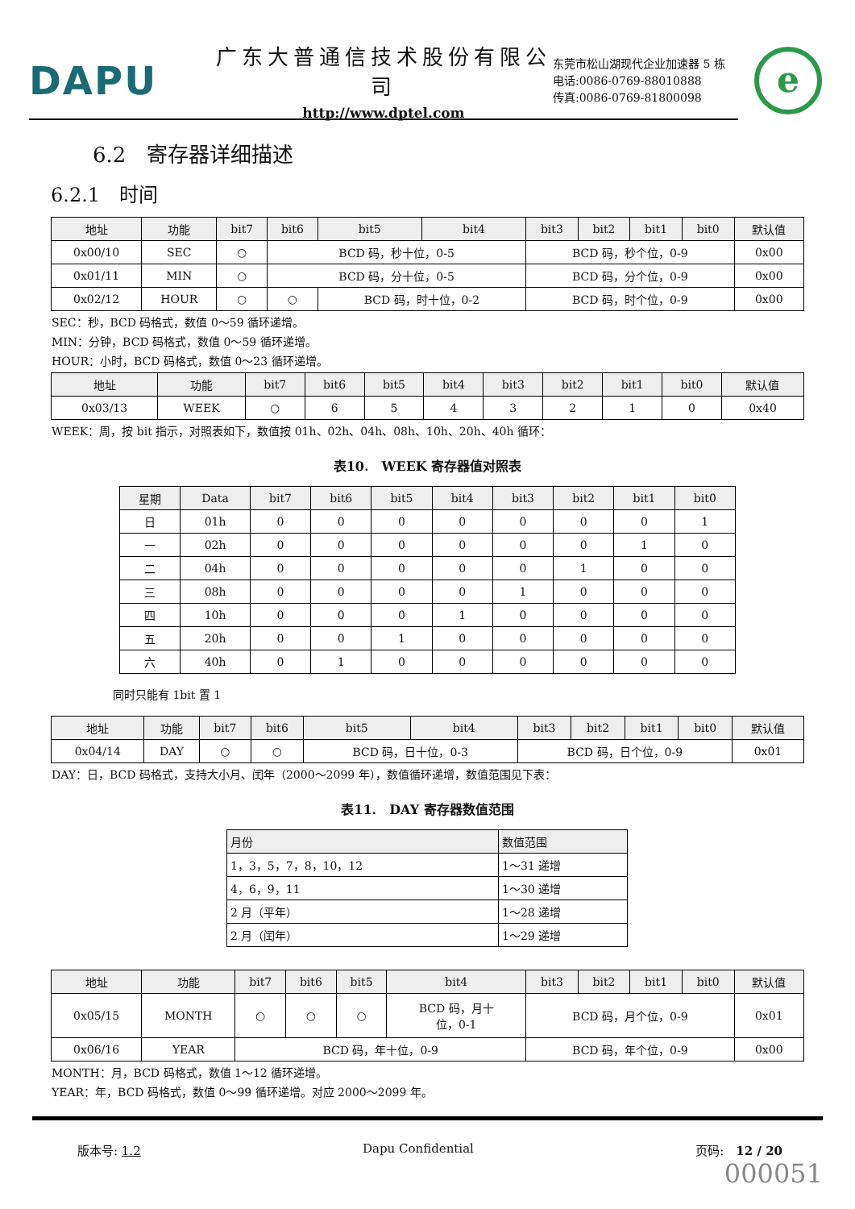DAPU
广东大普通信技术股份有限公司
http://www.dptel.com
东莞市松山湖现代企业加速器 5 栋
电话:0086-0769-88010888
传真:0086-0769-81800098
e
6.2　寄存器详细描述
6.2.1　时间
| 地址 | 功能 | bit7 | bit6 | bit5 | bit4 | bit3 | bit2 | bit1 | bit0 | 默认值 |
| --- | --- | --- | --- | --- | --- | --- | --- | --- | --- | --- |
| 0x00/10 | SEC | ○ | BCD 码，秒十位，0-5 | | | BCD 码，秒个位，0-9 | | | | 0x00 |
| 0x01/11 | MIN | ○ | BCD 码，分十位，0-5 | | | BCD 码，分个位，0-9 | | | | 0x00 |
| 0x02/12 | HOUR | ○ | ○ | BCD 码，时十位，0-2 | | BCD 码，时个位，0-9 | | | | 0x00 |
SEC：秒，BCD 码格式，数值 0～59 循环递增。
MIN：分钟，BCD 码格式，数值 0～59 循环递增。
HOUR：小时，BCD 码格式，数值 0～23 循环递增。
| 地址 | 功能 | bit7 | bit6 | bit5 | bit4 | bit3 | bit2 | bit1 | bit0 | 默认值 |
| --- | --- | --- | --- | --- | --- | --- | --- | --- | --- | --- |
| 0x03/13 | WEEK | ○ | 6 | 5 | 4 | 3 | 2 | 1 | 0 | 0x40 |
WEEK：周，按 bit 指示，对照表如下，数值按 01h、02h、04h、08h、10h、20h、40h 循环：
表10.　WEEK 寄存器值对照表
| 星期 | Data | bit7 | bit6 | bit5 | bit4 | bit3 | bit2 | bit1 | bit0 |
| --- | --- | --- | --- | --- | --- | --- | --- | --- | --- |
| 日 | 01h | 0 | 0 | 0 | 0 | 0 | 0 | 0 | 1 |
| 一 | 02h | 0 | 0 | 0 | 0 | 0 | 0 | 1 | 0 |
| 二 | 04h | 0 | 0 | 0 | 0 | 0 | 1 | 0 | 0 |
| 三 | 08h | 0 | 0 | 0 | 0 | 1 | 0 | 0 | 0 |
| 四 | 10h | 0 | 0 | 0 | 1 | 0 | 0 | 0 | 0 |
| 五 | 20h | 0 | 0 | 1 | 0 | 0 | 0 | 0 | 0 |
| 六 | 40h | 0 | 1 | 0 | 0 | 0 | 0 | 0 | 0 |
同时只能有 1bit 置 1
| 地址 | 功能 | bit7 | bit6 | bit5 | bit4 | bit3 | bit2 | bit1 | bit0 | 默认值 |
| --- | --- | --- | --- | --- | --- | --- | --- | --- | --- | --- |
| 0x04/14 | DAY | ○ | ○ | BCD 码，日十位，0-3 | | BCD 码，日个位，0-9 | | | | 0x01 |
DAY：日，BCD 码格式，支持大小月、闰年（2000～2099 年），数值循环递增，数值范围见下表：
表11.　DAY 寄存器数值范围
| 月份 | 数值范围 |
| --- | --- |
| 1，3，5，7，8，10，12 | 1～31 递增 |
| 4，6，9，11 | 1～30 递增 |
| 2 月（平年） | 1～28 递增 |
| 2 月（闰年） | 1～29 递增 |
| 地址 | 功能 | bit7 | bit6 | bit5 | bit4 | bit3 | bit2 | bit1 | bit0 | 默认值 |
| --- | --- | --- | --- | --- | --- | --- | --- | --- | --- | --- |
| 0x05/15 | MONTH | ○ | ○ | ○ | BCD 码，月十 位，0-1 | BCD 码，月个位，0-9 | | | | 0x01 |
| 0x06/16 | YEAR | BCD 码，年十位，0-9 | | | | BCD 码，年个位，0-9 | | | | 0x00 |
MONTH：月，BCD 码格式，数值 1～12 循环递增。
YEAR：年，BCD 码格式，数值 0～99 循环递增。对应 2000～2099 年。
版本号: 1.2 Dapu Confidential 页码:　12 / 20
000051